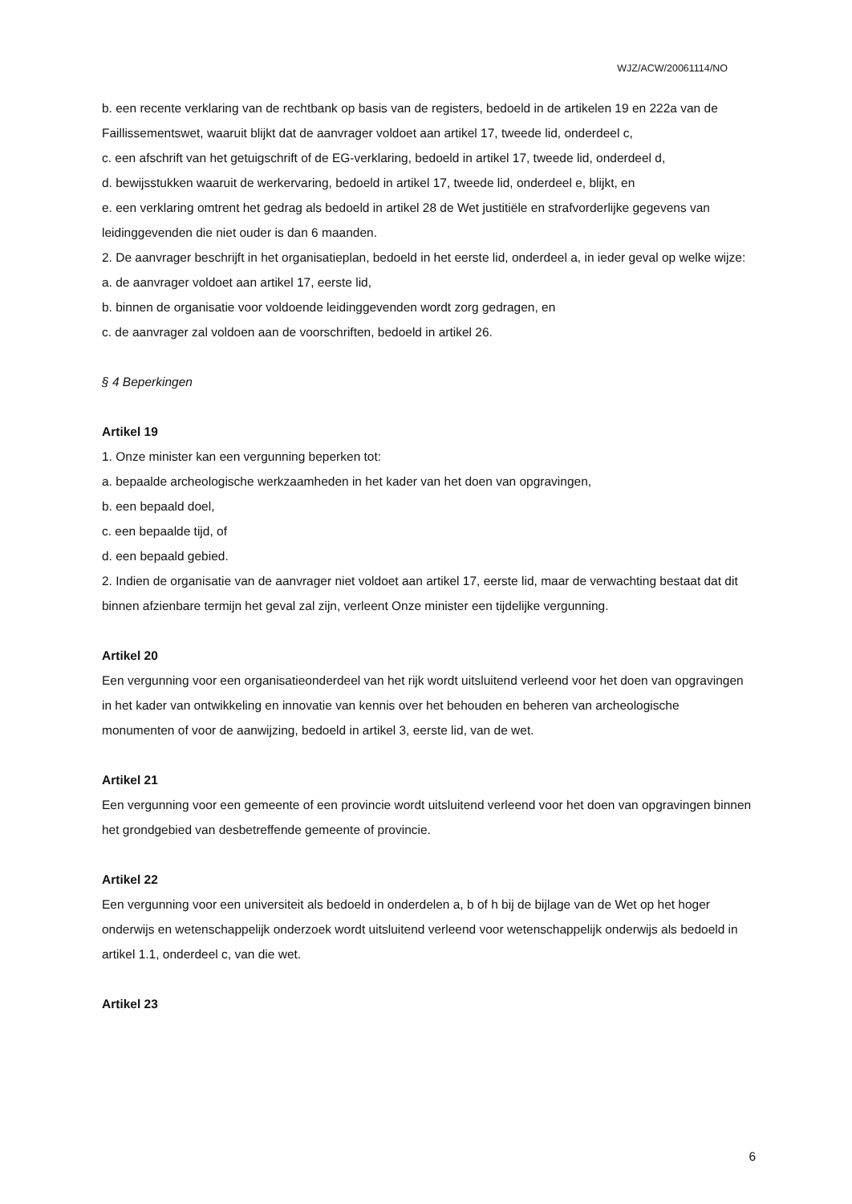WJZ/ACW/20061114/NO
b. een recente verklaring van de rechtbank op basis van de registers, bedoeld in de artikelen 19 en 222a van de Faillissementswet, waaruit blijkt dat de aanvrager voldoet aan artikel 17, tweede lid, onderdeel c,
c. een afschrift van het getuigschrift of de EG-verklaring, bedoeld in artikel 17, tweede lid, onderdeel d,
d. bewijsstukken waaruit de werkervaring, bedoeld in artikel 17, tweede lid, onderdeel e, blijkt, en
e. een verklaring omtrent het gedrag als bedoeld in artikel 28 de Wet justitiële en strafvorderlijke gegevens van leidinggevenden die niet ouder is dan 6 maanden.
2. De aanvrager beschrijft in het organisatieplan, bedoeld in het eerste lid, onderdeel a, in ieder geval op welke wijze:
a. de aanvrager voldoet aan artikel 17, eerste lid,
b. binnen de organisatie voor voldoende leidinggevenden wordt zorg gedragen, en
c. de aanvrager zal voldoen aan de voorschriften, bedoeld in artikel 26.
§ 4 Beperkingen
Artikel 19
1. Onze minister kan een vergunning beperken tot:
a. bepaalde archeologische werkzaamheden in het kader van het doen van opgravingen,
b. een bepaald doel,
c. een bepaalde tijd, of
d. een bepaald gebied.
2. Indien de organisatie van de aanvrager niet voldoet aan artikel 17, eerste lid, maar de verwachting bestaat dat dit binnen afzienbare termijn het geval zal zijn, verleent Onze minister een tijdelijke vergunning.
Artikel 20
Een vergunning voor een organisatieonderdeel van het rijk wordt uitsluitend verleend voor het doen van opgravingen in het kader van ontwikkeling en innovatie van kennis over het behouden en beheren van archeologische monumenten of voor de aanwijzing, bedoeld in artikel 3, eerste lid, van de wet.
Artikel 21
Een vergunning voor een gemeente of een provincie wordt uitsluitend verleend voor het doen van opgravingen binnen het grondgebied van desbetreffende gemeente of provincie.
Artikel 22
Een vergunning voor een universiteit als bedoeld in onderdelen a, b of h bij de bijlage van de Wet op het hoger onderwijs en wetenschappelijk onderzoek wordt uitsluitend verleend voor wetenschappelijk onderwijs als bedoeld in artikel 1.1, onderdeel c, van die wet.
Artikel 23
6